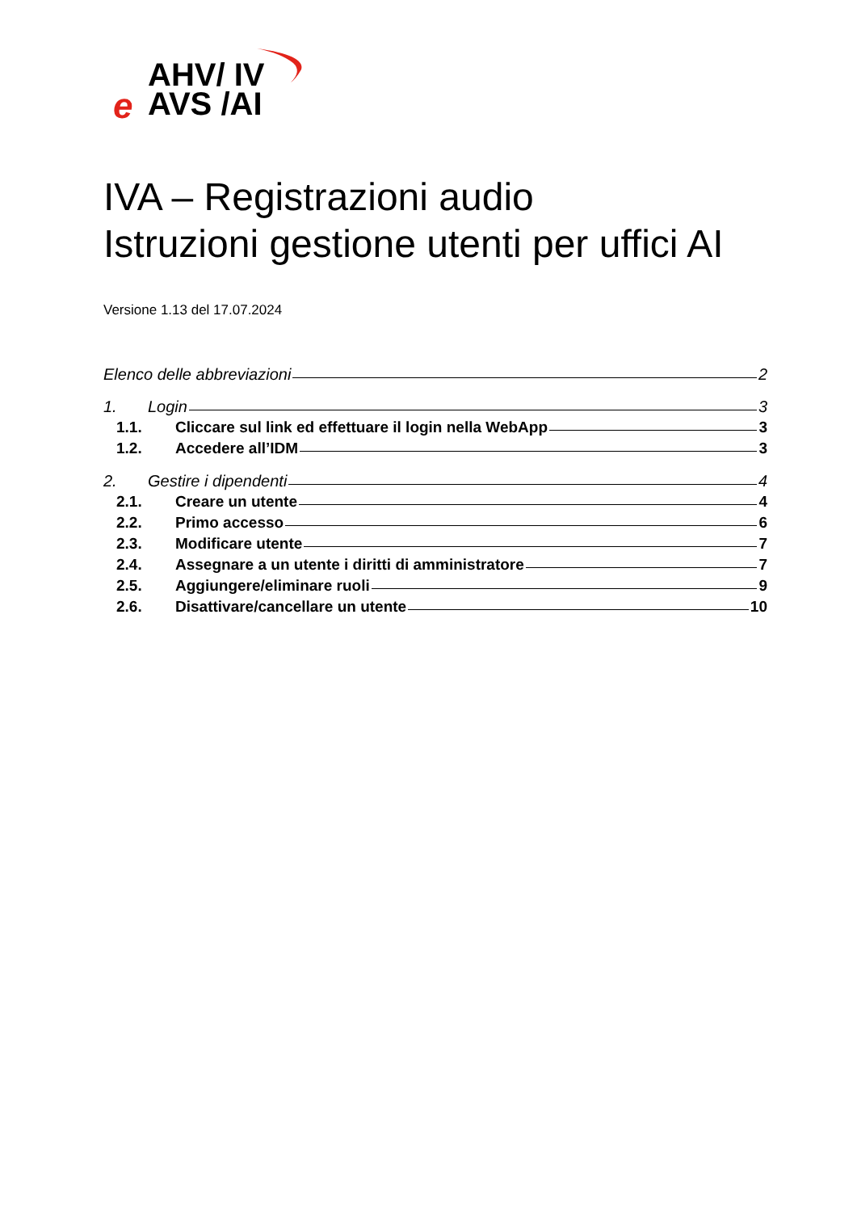AHV/ IV
AVS /AI
e
IVA – Registrazioni audio
Istruzioni gestione utenti per uffici AI
Versione 1.13 del 17.07.2024
Elenco delle abbreviazioni 2
1. Login 3
1.1. Cliccare sul link ed effettuare il login nella WebApp 3
1.2. Accedere all’IDM 3
2. Gestire i dipendenti 4
2.1. Creare un utente 4
2.2. Primo accesso 6
2.3. Modificare utente 7
2.4. Assegnare a un utente i diritti di amministratore 7
2.5. Aggiungere/eliminare ruoli 9
2.6. Disattivare/cancellare un utente 10